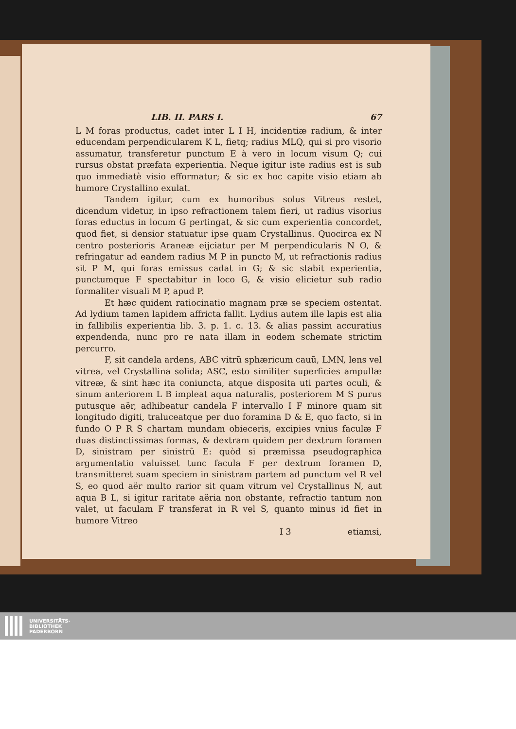LIB. II. PARS I. 67
L M foras productus, cadet inter L I H, incidentiæ radium, & inter educendam perpendicularem K L, fietq; radius MLQ, qui si pro visorio assumatur, transferetur punctum E à vero in locum visum Q; cui rursus obstat præfata experientia. Neque igitur iste radius est is sub quo immediatè visio efformatur; & sic ex hoc capite visio etiam ab humore Crystallino exulat.
Tandem igitur, cum ex humoribus solus Vitreus restet, dicendum videtur, in ipso refractionem talem fieri, ut radius visorius foras eductus in locum G pertingat, & sic cum experientia concordet, quod fiet, si densior statuatur ipse quam Crystallinus. Quocirca ex N centro posterioris Araneæ eijciatur per M perpendicularis N O, & refringatur ad eandem radius M P in puncto M, ut refractionis radius sit P M, qui foras emissus cadat in G; & sic stabit experientia, punctumque F spectabitur in loco G, & visio elicietur sub radio formaliter visuali M P, apud P.
Et hæc quidem ratiocinatio magnam præ se speciem ostentat. Ad lydium tamen lapidem affricta fallit. Lydius autem ille lapis est alia in fallibilis experientia lib. 3. p. 1. c. 13. & alias passim accuratius expendenda, nunc pro re nata illam in eodem schemate strictim percurro.
F, sit candela ardens, ABC vitrũ sphæricum cauũ, LMN, lens vel vitrea, vel Crystallina solida; ASC, esto similiter superficies ampullæ vitreæ, & sint hæc ita coniuncta, atque disposita uti partes oculi, & sinum anteriorem L B impleat aqua naturalis, posteriorem M S purus putusque aër, adhibeatur candela F intervallo I F minore quam sit longitudo digiti, traluceatque per duo foramina D & E, quo facto, si in fundo O P R S chartam mundam obieceris, excipies vnius faculæ F duas distinctissimas formas, & dextram quidem per dextrum foramen D, sinistram per sinistrũ E: quòd si præmissa pseudographica argumentatio valuisset tunc facula F per dextrum foramen D, transmitteret suam speciem in sinistram partem ad punctum vel R vel S, eo quod aër multo rarior sit quam vitrum vel Crystallinus N, aut aqua B L, si igitur raritate aëria non obstante, refractio tantum non valet, ut faculam F transferat in R vel S, quanto minus id fiet in humore Vitreo
I 3 etiamsi,
UNIVERSITÄTS-
BIBLIOTHEK
PADERBORN